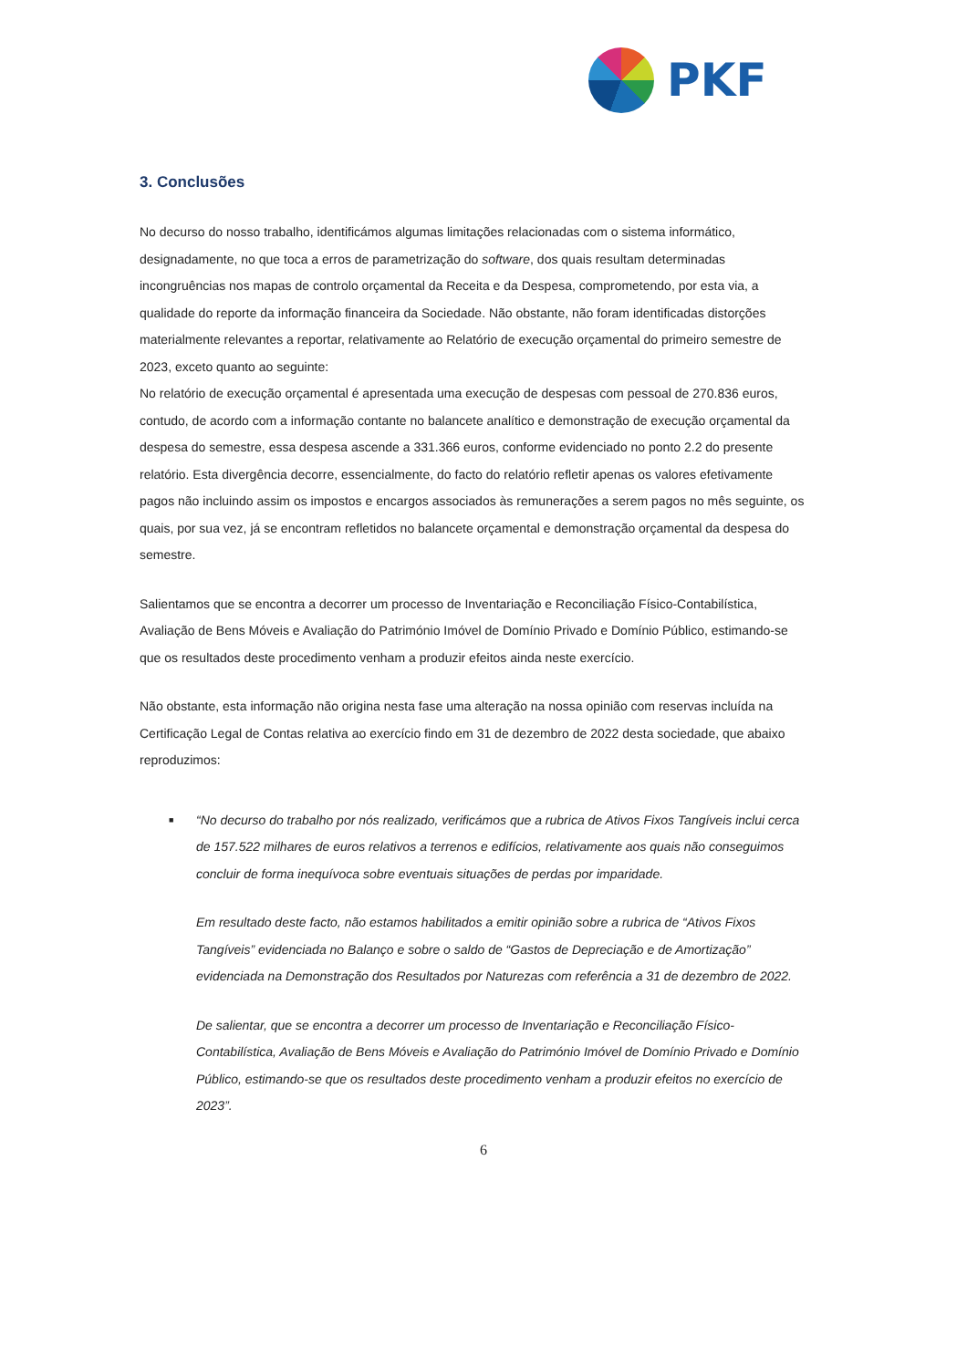PKF
3. Conclusões
No decurso do nosso trabalho, identificámos algumas limitações relacionadas com o sistema informático, designadamente, no que toca a erros de parametrização do software, dos quais resultam determinadas incongruências nos mapas de controlo orçamental da Receita e da Despesa, comprometendo, por esta via, a qualidade do reporte da informação financeira da Sociedade. Não obstante, não foram identificadas distorções materialmente relevantes a reportar, relativamente ao Relatório de execução orçamental do primeiro semestre de 2023, exceto quanto ao seguinte:
No relatório de execução orçamental é apresentada uma execução de despesas com pessoal de 270.836 euros, contudo, de acordo com a informação contante no balancete analítico e demonstração de execução orçamental da despesa do semestre, essa despesa ascende a 331.366 euros, conforme evidenciado no ponto 2.2 do presente relatório. Esta divergência decorre, essencialmente, do facto do relatório refletir apenas os valores efetivamente pagos não incluindo assim os impostos e encargos associados às remunerações a serem pagos no mês seguinte, os quais, por sua vez, já se encontram refletidos no balancete orçamental e demonstração orçamental da despesa do semestre.
Salientamos que se encontra a decorrer um processo de Inventariação e Reconciliação Físico-Contabilística, Avaliação de Bens Móveis e Avaliação do Património Imóvel de Domínio Privado e Domínio Público, estimando-se que os resultados deste procedimento venham a produzir efeitos ainda neste exercício.
Não obstante, esta informação não origina nesta fase uma alteração na nossa opinião com reservas incluída na Certificação Legal de Contas relativa ao exercício findo em 31 de dezembro de 2022 desta sociedade, que abaixo reproduzimos:
■ “No decurso do trabalho por nós realizado, verificámos que a rubrica de Ativos Fixos Tangíveis inclui cerca de 157.522 milhares de euros relativos a terrenos e edifícios, relativamente aos quais não conseguimos concluir de forma inequívoca sobre eventuais situações de perdas por imparidade.
Em resultado deste facto, não estamos habilitados a emitir opinião sobre a rubrica de “Ativos Fixos Tangíveis” evidenciada no Balanço e sobre o saldo de “Gastos de Depreciação e de Amortização” evidenciada na Demonstração dos Resultados por Naturezas com referência a 31 de dezembro de 2022.
De salientar, que se encontra a decorrer um processo de Inventariação e Reconciliação Físico-Contabilística, Avaliação de Bens Móveis e Avaliação do Património Imóvel de Domínio Privado e Domínio Público, estimando-se que os resultados deste procedimento venham a produzir efeitos no exercício de 2023”.
6